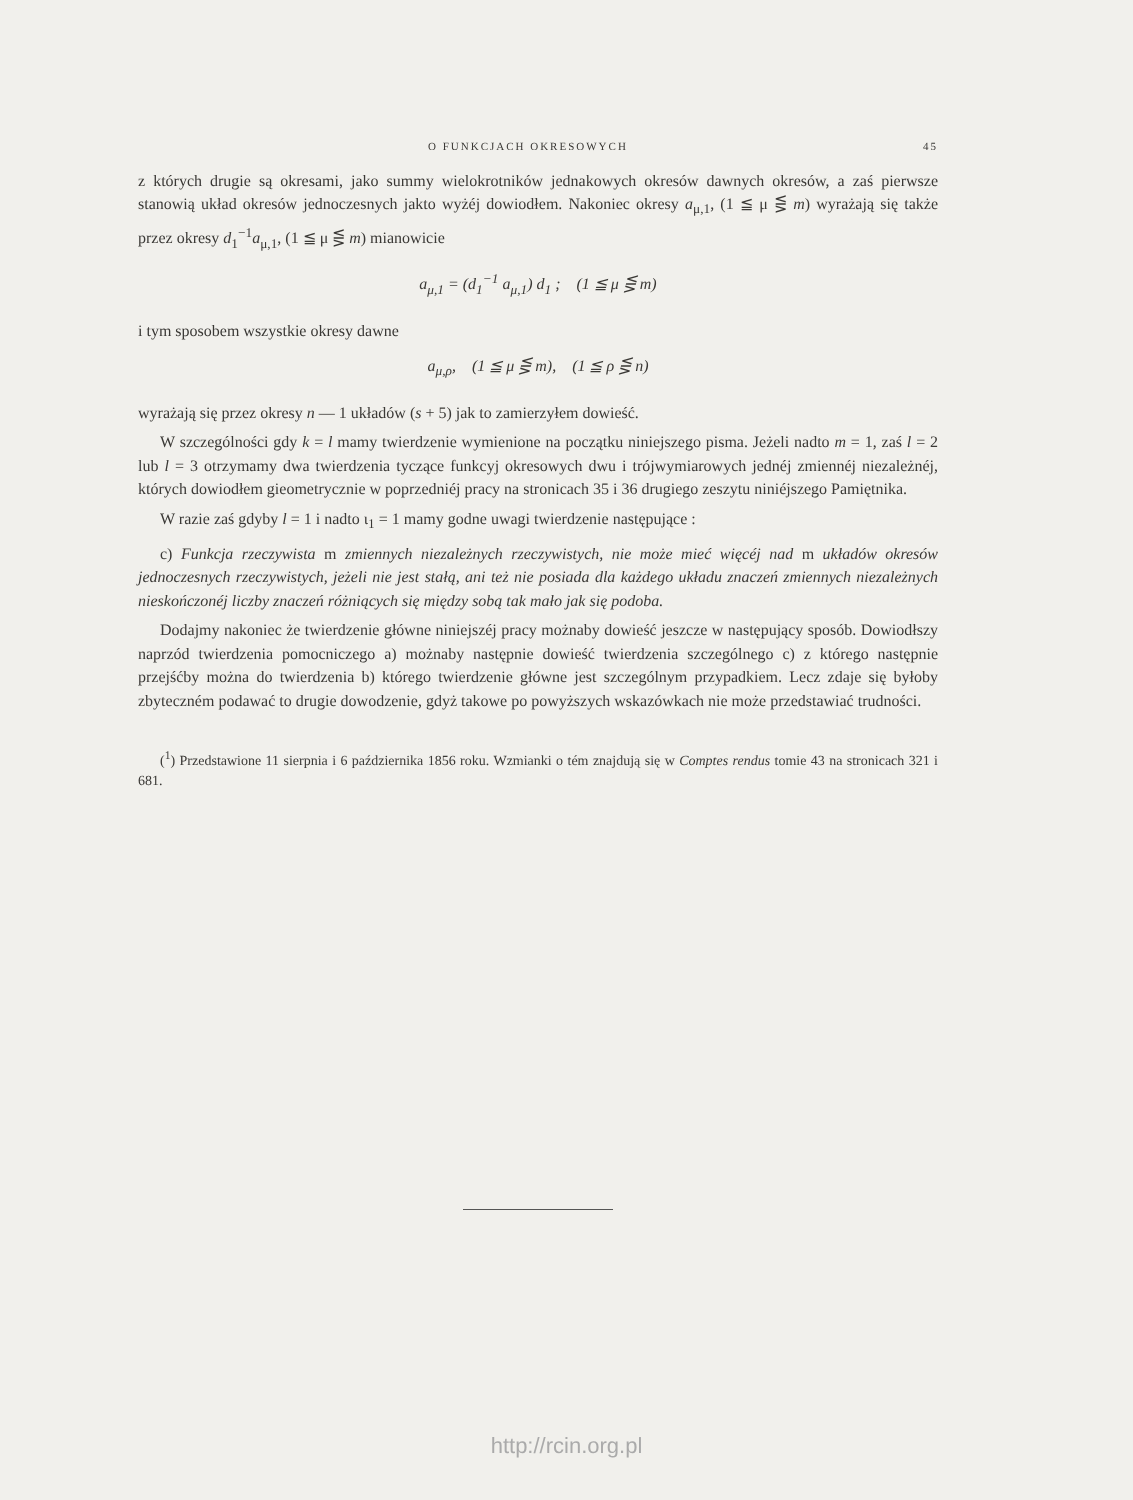O FUNKCJACH OKRESOWYCH 45
z których drugie są okresami, jako summy wielokrotników jednakowych okresów dawnych okresów, a zaś pierwsze stanowią układ okresów jednoczesnych jakto wyżéj dowiodłem. Nakoniec okresy a<sub>μ,1</sub>, (1 ≦ μ ⋚ m) wyrażają się także przez okresy d<sub>1</sub><sup>−1</sup>a<sub>μ,1</sub>, (1 ≦ μ ⋚ m) mianowicie
a<sub>μ,1</sub> = (d<sub>1</sub><sup>−1</sup> a<sub>μ,1</sub>) d<sub>1</sub> ; (1 ≦ μ ⋚ m)
i tym sposobem wszystkie okresy dawne
a<sub>μ,ρ</sub>, (1 ≦ μ ⋚ m), (1 ≦ ρ ⋚ n)
wyrażają się przez okresy n — 1 układów (s + 5) jak to zamierzyłem dowieść.
W szczególności gdy k = l mamy twierdzenie wymienione na początku niniejszego pisma. Jeżeli nadto m = 1, zaś l = 2 lub l = 3 otrzymamy dwa twierdzenia tyczące funkcyj okresowych dwu i trójwymiarowych jednéj zmiennéj niezależnéj, których dowiodłem gieometrycznie w poprzedniéj pracy na stronicach 35 i 36 drugiego zeszytu niniéjszego Pamiętnika.
W razie zaś gdyby l = 1 i nadto ι<sub>1</sub> = 1 mamy godne uwagi twierdzenie następujące :
c) Funkcja rzeczywista m zmiennych niezależnych rzeczywistych, nie może mieć więcéj nad m układów okresów jednoczesnych rzeczywistych, jeżeli nie jest stałą, ani też nie posiada dla każdego układu znaczeń zmiennych niezależnych nieskończonéj liczby znaczeń różniących się między sobą tak mało jak się podoba.
Dodajmy nakoniec że twierdzenie główne niniejszéj pracy możnaby dowieść jeszcze w następujący sposób. Dowiodłszy naprzód twierdzenia pomocniczego a) możnaby następnie dowieść twierdzenia szczególnego c) z którego następnie przejśćby można do twierdzenia b) którego twierdzenie główne jest szczególnym przypadkiem. Lecz zdaje się byłoby zbyteczném podawać to drugie dowodzenie, gdyż takowe po powyższych wskazówkach nie może przedstawiać trudności.
(<sup>1</sup>) Przedstawione 11 sierpnia i 6 października 1856 roku. Wzmianki o tém znajdują się w Comptes rendus tomie 43 na stronicach 321 i 681.
http://rcin.org.pl